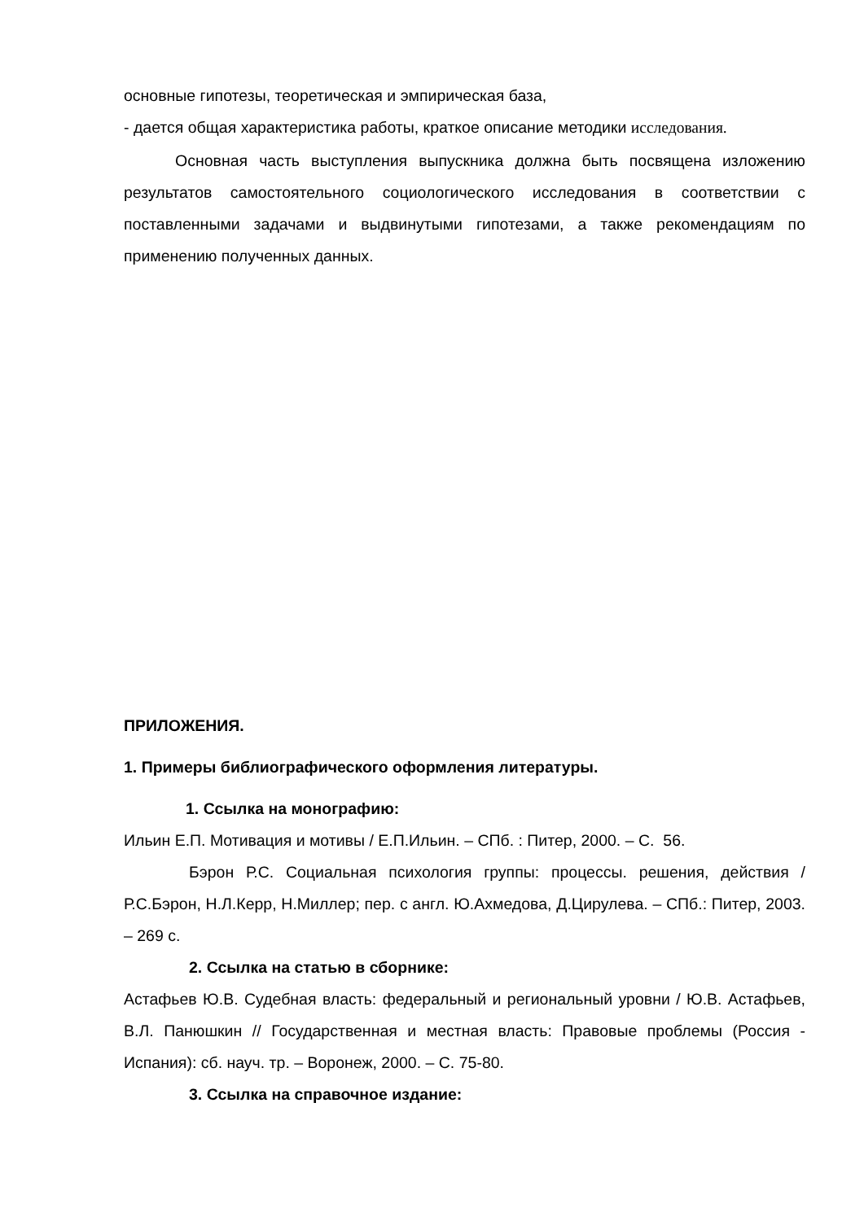основные гипотезы, теоретическая и эмпирическая база,
- дается общая характеристика работы, краткое описание методики исследования.
Основная часть выступления выпускника должна быть посвящена изложению результатов самостоятельного социологического исследования в соответствии с поставленными задачами и выдвинутыми гипотезами, а также рекомендациям по применению полученных данных.
ПРИЛОЖЕНИЯ.
1. Примеры библиографического оформления литературы.
1. Ссылка на монографию:
Ильин Е.П. Мотивация и мотивы / Е.П.Ильин. – СПб. : Питер, 2000. – С. 56.
Бэрон Р.С. Социальная психология группы: процессы. решения, действия / Р.С.Бэрон, Н.Л.Керр, Н.Миллер; пер. с англ. Ю.Ахмедова, Д.Цирулева. – СПб.: Питер, 2003. – 269 с.
2. Ссылка на статью в сборнике:
Астафьев Ю.В. Судебная власть: федеральный и региональный уровни / Ю.В. Астафьев, В.Л. Панюшкин // Государственная и местная власть: Правовые проблемы (Россия - Испания): сб. науч. тр. – Воронеж, 2000. – С. 75-80.
3. Ссылка на справочное издание: